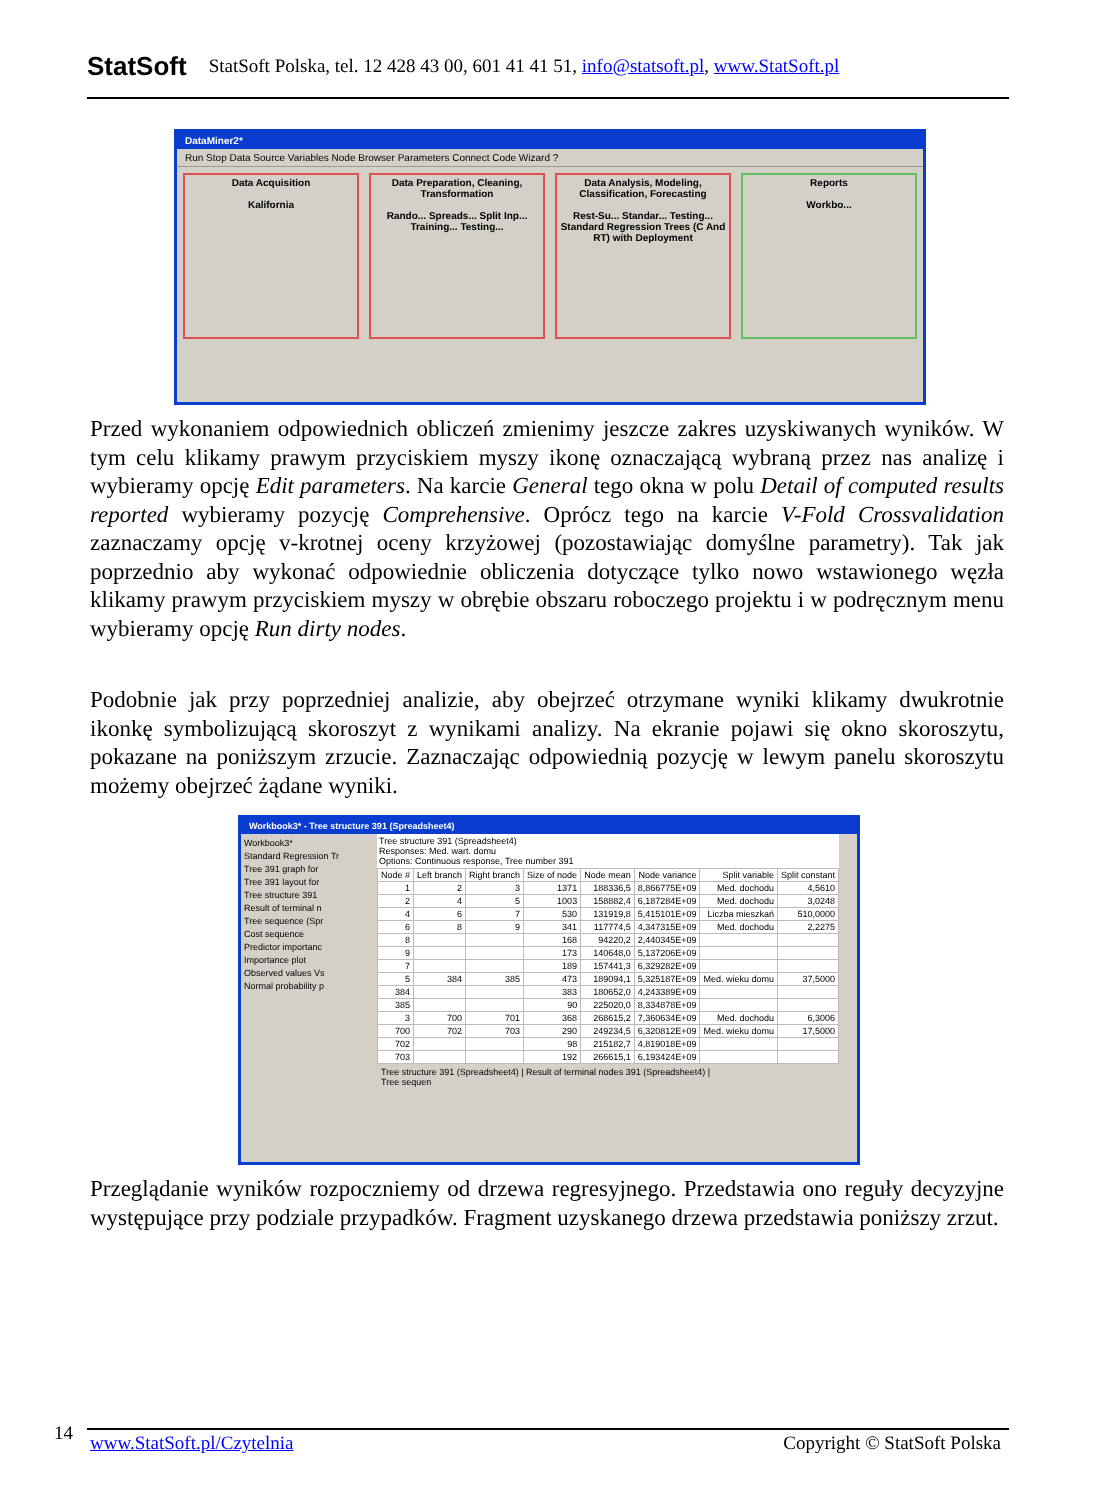StatSoft StatSoft Polska, tel. 12 428 43 00, 601 41 41 51, info@statsoft.pl, www.StatSoft.pl
DataMiner2*
Run Stop Data Source Variables Node Browser Parameters Connect Code Wizard ?
Data Acquisition
Kalifornia
Data Preparation, Cleaning, Transformation
Rando... Spreads... Split Inp... Training... Testing...
Data Analysis, Modeling, Classification, Forecasting
Rest-Su... Standar... Testing... Standard Regression Trees (C And RT) with Deployment
Reports
Workbo...
Przed wykonaniem odpowiednich obliczeń zmienimy jeszcze zakres uzyskiwanych wyników. W tym celu klikamy prawym przyciskiem myszy ikonę oznaczającą wybraną przez nas analizę i wybieramy opcję Edit parameters. Na karcie General tego okna w polu Detail of computed results reported wybieramy pozycję Comprehensive. Oprócz tego na karcie V-Fold Crossvalidation zaznaczamy opcję v-krotnej oceny krzyżowej (pozostawiając domyślne parametry). Tak jak poprzednio aby wykonać odpowiednie obliczenia dotyczące tylko nowo wstawionego węzła klikamy prawym przyciskiem myszy w obrębie obszaru roboczego projektu i w podręcznym menu wybieramy opcję Run dirty nodes.
Podobnie jak przy poprzedniej analizie, aby obejrzeć otrzymane wyniki klikamy dwukrotnie ikonkę symbolizującą skoroszyt z wynikami analizy. Na ekranie pojawi się okno skoroszytu, pokazane na poniższym zrzucie. Zaznaczając odpowiednią pozycję w lewym panelu skoroszytu możemy obejrzeć żądane wyniki.
Workbook3* - Tree structure 391 (Spreadsheet4)
Workbook3*
Standard Regression Tr
Tree 391 graph for
Tree 391 layout for
Tree structure 391
Result of terminal n
Tree sequence (Spr
Cost sequence
Predictor importanc
Importance plot
Observed values Vs
Normal probability p
Tree structure 391 (Spreadsheet4)
Responses: Med. wart. domu
Options: Continuous response, Tree number 391
| Node # | Left branch | Right branch | Size of node | Node mean | Node variance | Split variable | Split constant |
| --- | --- | --- | --- | --- | --- | --- | --- |
| 1 | 2 | 3 | 1371 | 188336,5 | 8,866775E+09 | Med. dochodu | 4,5610 |
| 2 | 4 | 5 | 1003 | 158882,4 | 6,187284E+09 | Med. dochodu | 3,0248 |
| 4 | 6 | 7 | 530 | 131919,8 | 5,415101E+09 | Liczba mieszkań | 510,0000 |
| 6 | 8 | 9 | 341 | 117774,5 | 4,347315E+09 | Med. dochodu | 2,2275 |
| 8 | | | 168 | 94220,2 | 2,440345E+09 | | |
| 9 | | | 173 | 140648,0 | 5,137206E+09 | | |
| 7 | | | 189 | 157441,3 | 6,329282E+09 | | |
| 5 | 384 | 385 | 473 | 189094,1 | 5,325187E+09 | Med. wieku domu | 37,5000 |
| 384 | | | 383 | 180652,0 | 4,243389E+09 | | |
| 385 | | | 90 | 225020,0 | 8,334878E+09 | | |
| 3 | 700 | 701 | 368 | 268615,2 | 7,360634E+09 | Med. dochodu | 6,3006 |
| 700 | 702 | 703 | 290 | 249234,5 | 6,320812E+09 | Med. wieku domu | 17,5000 |
| 702 | | | 98 | 215182,7 | 4,819018E+09 | | |
| 703 | | | 192 | 266615,1 | 6,193424E+09 | | |
Tree structure 391 (Spreadsheet4) | Result of terminal nodes 391 (Spreadsheet4) | Tree sequen
Przeglądanie wyników rozpoczniemy od drzewa regresyjnego. Przedstawia ono reguły decyzyjne występujące przy podziale przypadków. Fragment uzyskanego drzewa przedstawia poniższy zrzut.
14 www.StatSoft.pl/Czytelnia Copyright © StatSoft Polska